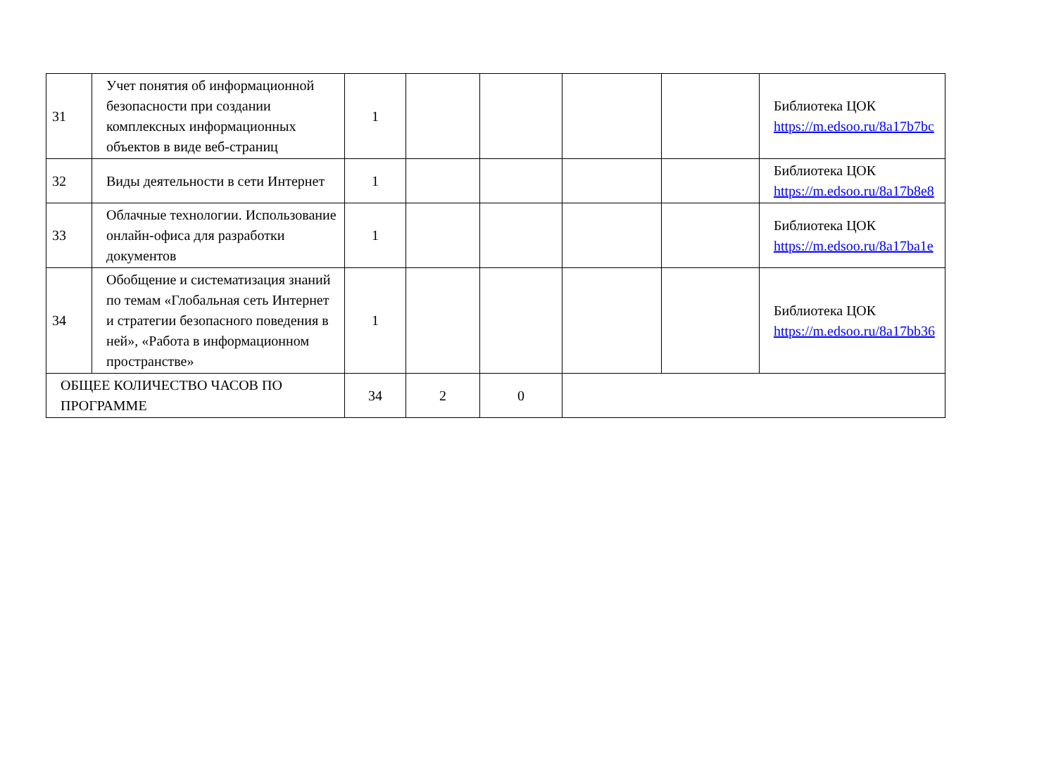| 31 | Учет понятия об информационной безопасности при создании комплексных информационных объектов в виде веб-страниц | 1 | | | | | Библиотека ЦОК https://m.edsoo.ru/8a17b7bc |
| 32 | Виды деятельности в сети Интернет | 1 | | | | | Библиотека ЦОК https://m.edsoo.ru/8a17b8e8 |
| 33 | Облачные технологии. Использование онлайн-офиса для разработки документов | 1 | | | | | Библиотека ЦОК https://m.edsoo.ru/8a17ba1e |
| 34 | Обобщение и систематизация знаний по темам «Глобальная сеть Интернет и стратегии безопасного поведения в ней», «Работа в информационном пространстве» | 1 | | | | | Библиотека ЦОК https://m.edsoo.ru/8a17bb36 |
| ОБЩЕЕ КОЛИЧЕСТВО ЧАСОВ ПО ПРОГРАММЕ | | 34 | 2 | 0 | | | |